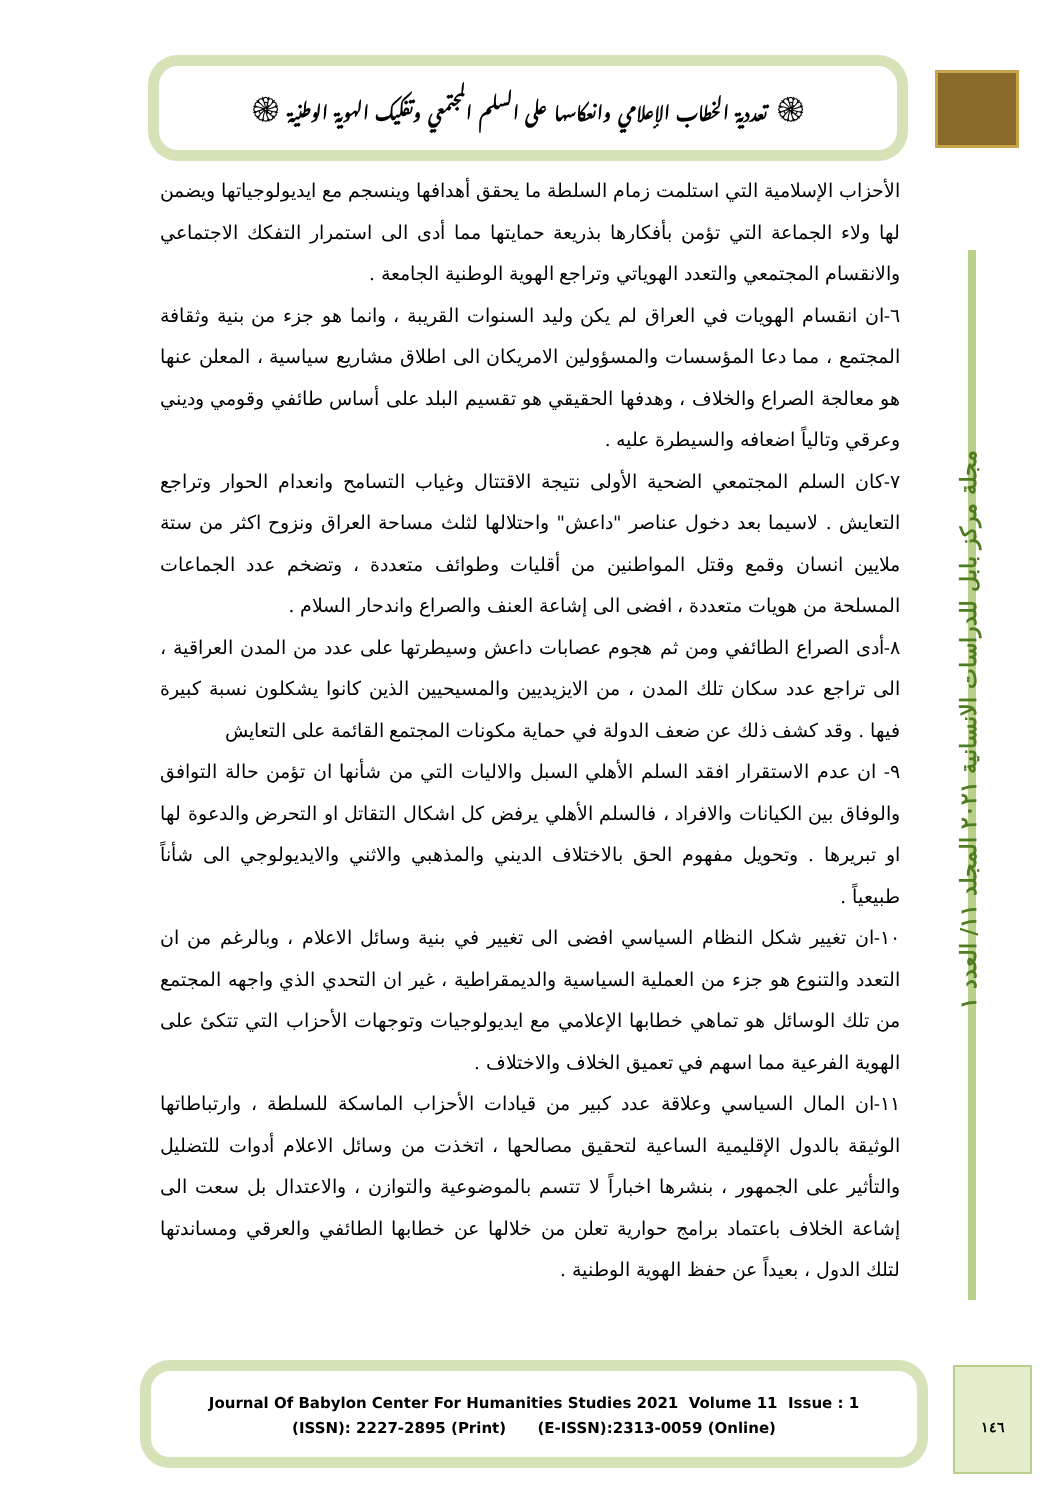۞ تعددية الخطاب الإعلامي وانعكاسها على السلم المجتمعي وتفكيك الهوية الوطنية ۞
مجلة مركز بابل للدراسات الانسانية ٢٠٢١ المجلد ١١/ العدد ١
الأحزاب الإسلامية التي استلمت زمام السلطة ما يحقق أهدافها وينسجم مع ايديولوجياتها ويضمن لها ولاء الجماعة التي تؤمن بأفكارها بذريعة حمايتها مما أدى الى استمرار التفكك الاجتماعي والانقسام المجتمعي والتعدد الهوياتي وتراجع الهوية الوطنية الجامعة .
٦-ان انقسام الهويات في العراق لم يكن وليد السنوات القريبة ، وانما هو جزء من بنية وثقافة المجتمع ، مما دعا المؤسسات والمسؤولين الامريكان الى اطلاق مشاريع سياسية ، المعلن عنها هو معالجة الصراع والخلاف ، وهدفها الحقيقي هو تقسيم البلد على أساس طائفي وقومي وديني وعرقي وتالياً اضعافه والسيطرة عليه .
٧-كان السلم المجتمعي الضحية الأولى نتيجة الاقتتال وغياب التسامح وانعدام الحوار وتراجع التعايش . لاسيما بعد دخول عناصر "داعش" واحتلالها لثلث مساحة العراق ونزوح اكثر من ستة ملايين انسان وقمع وقتل المواطنين من أقليات وطوائف متعددة ، وتضخم عدد الجماعات المسلحة من هويات متعددة ، افضى الى إشاعة العنف والصراع واندحار السلام .
٨-أدى الصراع الطائفي ومن ثم هجوم عصابات داعش وسيطرتها على عدد من المدن العراقية ، الى تراجع عدد سكان تلك المدن ، من الايزيديين والمسيحيين الذين كانوا يشكلون نسبة كبيرة فيها . وقد كشف ذلك عن ضعف الدولة في حماية مكونات المجتمع القائمة على التعايش
٩- ان عدم الاستقرار افقد السلم الأهلي السبل والاليات التي من شأنها ان تؤمن حالة التوافق والوفاق بين الكيانات والافراد ، فالسلم الأهلي يرفض كل اشكال التقاتل او التحرض والدعوة لها او تبريرها . وتحويل مفهوم الحق بالاختلاف الديني والمذهبي والاثني والايديولوجي الى شأناً طبيعياً .
١٠-ان تغيير شكل النظام السياسي افضى الى تغيير في بنية وسائل الاعلام ، وبالرغم من ان التعدد والتنوع هو جزء من العملية السياسية والديمقراطية ، غير ان التحدي الذي واجهه المجتمع من تلك الوسائل هو تماهي خطابها الإعلامي مع ايديولوجيات وتوجهات الأحزاب التي تتكئ على الهوية الفرعية مما اسهم في تعميق الخلاف والاختلاف .
١١-ان المال السياسي وعلاقة عدد كبير من قيادات الأحزاب الماسكة للسلطة ، وارتباطاتها الوثيقة بالدول الإقليمية الساعية لتحقيق مصالحها ، اتخذت من وسائل الاعلام أدوات للتضليل والتأثير على الجمهور ، بنشرها اخباراً لا تتسم بالموضوعية والتوازن ، والاعتدال بل سعت الى إشاعة الخلاف باعتماد برامج حوارية تعلن من خلالها عن خطابها الطائفي والعرقي ومساندتها لتلك الدول ، بعيداً عن حفظ الهوية الوطنية .
Journal Of Babylon Center For Humanities Studies 2021 Volume 11 Issue : 1
(ISSN): 2227-2895 (Print) (E-ISSN):2313-0059 (Online)
١٤٦